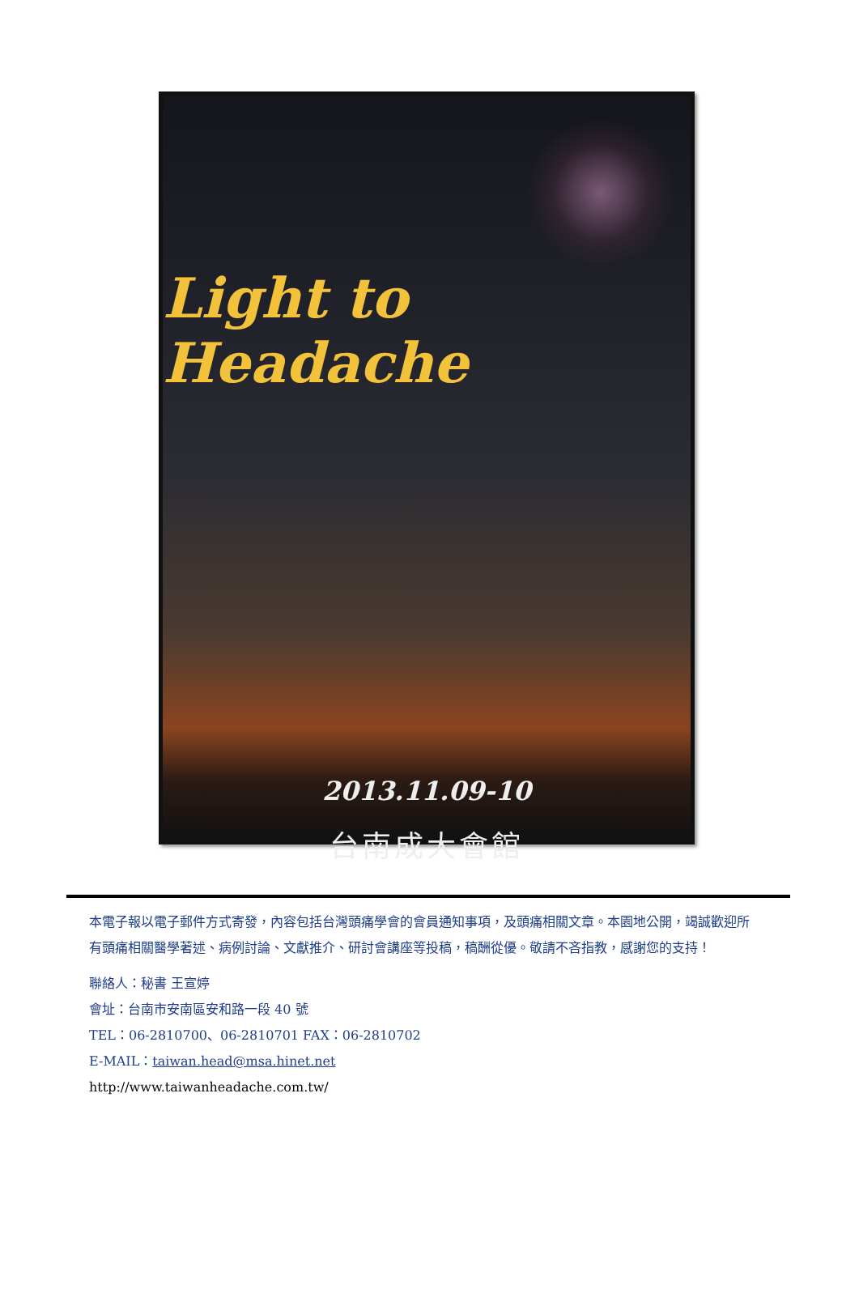Light to Headache
2013.11.09-10
台南成大會館
本電子報以電子郵件方式寄發，內容包括台灣頭痛學會的會員通知事項，及頭痛相關文章。本園地公開，竭誠歡迎所有頭痛相關醫學著述、病例討論、文獻推介、研討會講座等投稿，稿酬從優。敬請不吝指教，感謝您的支持！
聯絡人：秘書 王宣婷
會址：台南市安南區安和路一段 40 號
TEL：06-2810700、06-2810701 FAX：06-2810702
E-MAIL：taiwan.head@msa.hinet.net
http://www.taiwanheadache.com.tw/